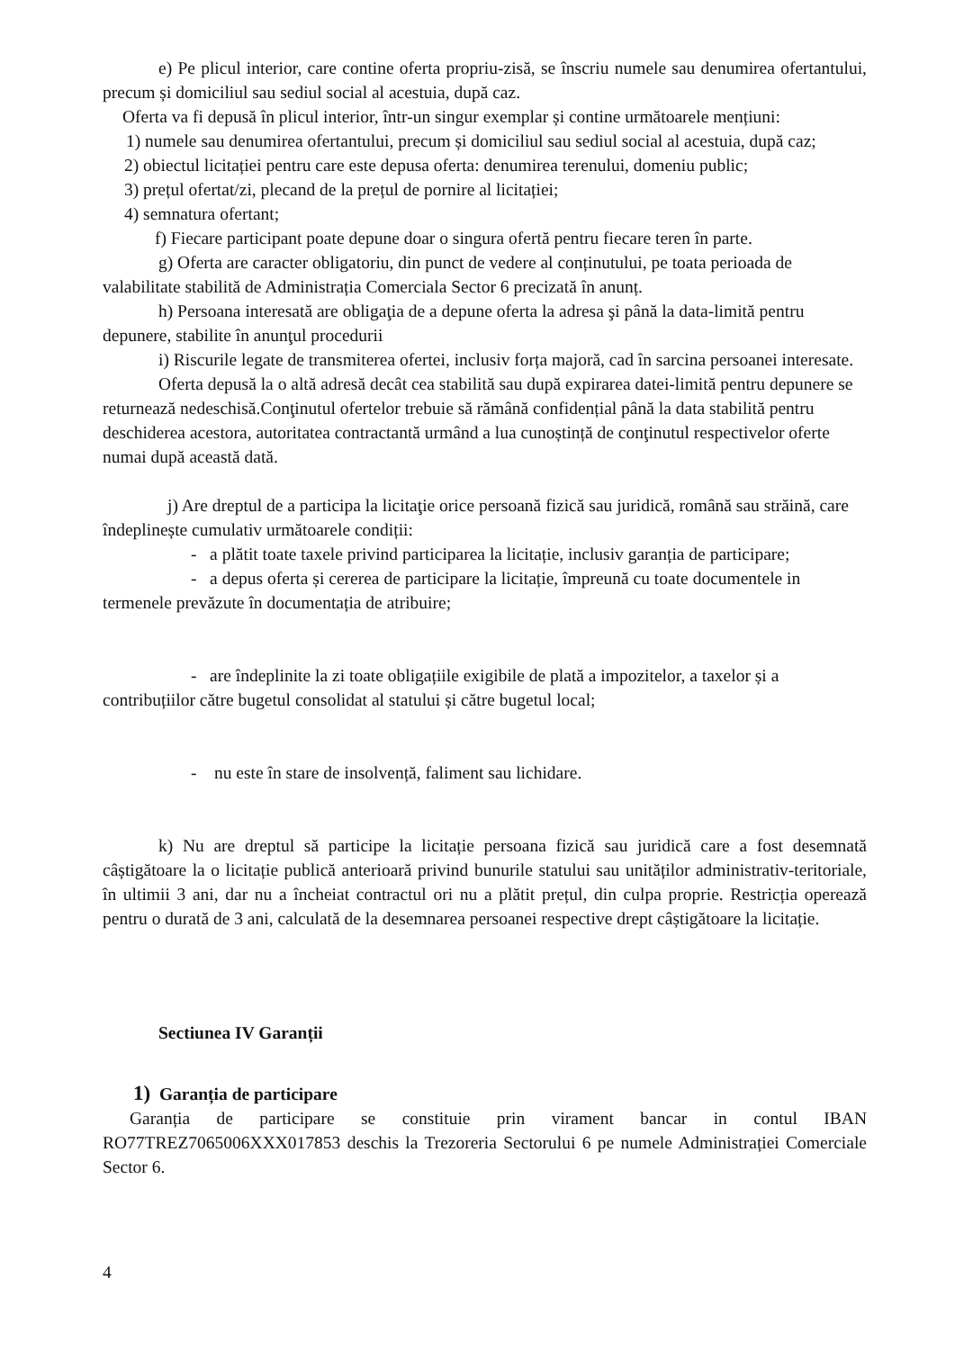e) Pe plicul interior, care contine oferta propriu-zisă, se înscriu numele sau denumirea ofertantului, precum și domiciliul sau sediul social al acestuia, după caz.
Oferta va fi depusă în plicul interior, într-un singur exemplar și contine următoarele mențiuni:
1) numele sau denumirea ofertantului, precum și domiciliul sau sediul social al acestuia, după caz;
2) obiectul licitației pentru care este depusa oferta: denumirea terenului, domeniu public;
3) prețul ofertat/zi, plecand de la prețul de pornire al licitației;
4) semnatura ofertant;
f) Fiecare participant poate depune doar o singura ofertă pentru fiecare teren în parte.
g) Oferta are caracter obligatoriu, din punct de vedere al conținutului, pe toata perioada de valabilitate stabilită de Administrația Comerciala Sector 6 precizată în anunț.
h) Persoana interesată are obligaţia de a depune oferta la adresa şi până la data-limită pentru depunere, stabilite în anunţul procedurii
i) Riscurile legate de transmiterea ofertei, inclusiv forța majoră, cad în sarcina persoanei interesate.
Oferta depusă la o altă adresă decât cea stabilită sau după expirarea datei-limită pentru depunere se returnează nedeschisă.Conţinutul ofertelor trebuie să rămână confidențial până la data stabilită pentru deschiderea acestora, autoritatea contractantă urmând a lua cunoștință de conţinutul respectivelor oferte numai după această dată.
j) Are dreptul de a participa la licitaţie orice persoană fizică sau juridică, română sau străină, care îndeplinește cumulativ următoarele condiții:
- a plătit toate taxele privind participarea la licitație, inclusiv garanția de participare;
- a depus oferta și cererea de participare la licitație, împreună cu toate documentele in termenele prevăzute în documentația de atribuire;
- are îndeplinite la zi toate obligațiile exigibile de plată a impozitelor, a taxelor și a contribuțiilor către bugetul consolidat al statului și către bugetul local;
- nu este în stare de insolvență, faliment sau lichidare.
k) Nu are dreptul să participe la licitație persoana fizică sau juridică care a fost desemnată câștigătoare la o licitație publică anterioară privind bunurile statului sau unităților administrativ-teritoriale, în ultimii 3 ani, dar nu a încheiat contractul ori nu a plătit prețul, din culpa proprie. Restricția operează pentru o durată de 3 ani, calculată de la desemnarea persoanei respective drept câștigătoare la licitație.
Sectiunea IV Garanții
1) Garanția de participare
Garanția de participare se constituie prin virament bancar in contul IBAN RO77TREZ7065006XXX017853 deschis la Trezoreria Sectorului 6 pe numele Administrației Comerciale Sector 6.
4